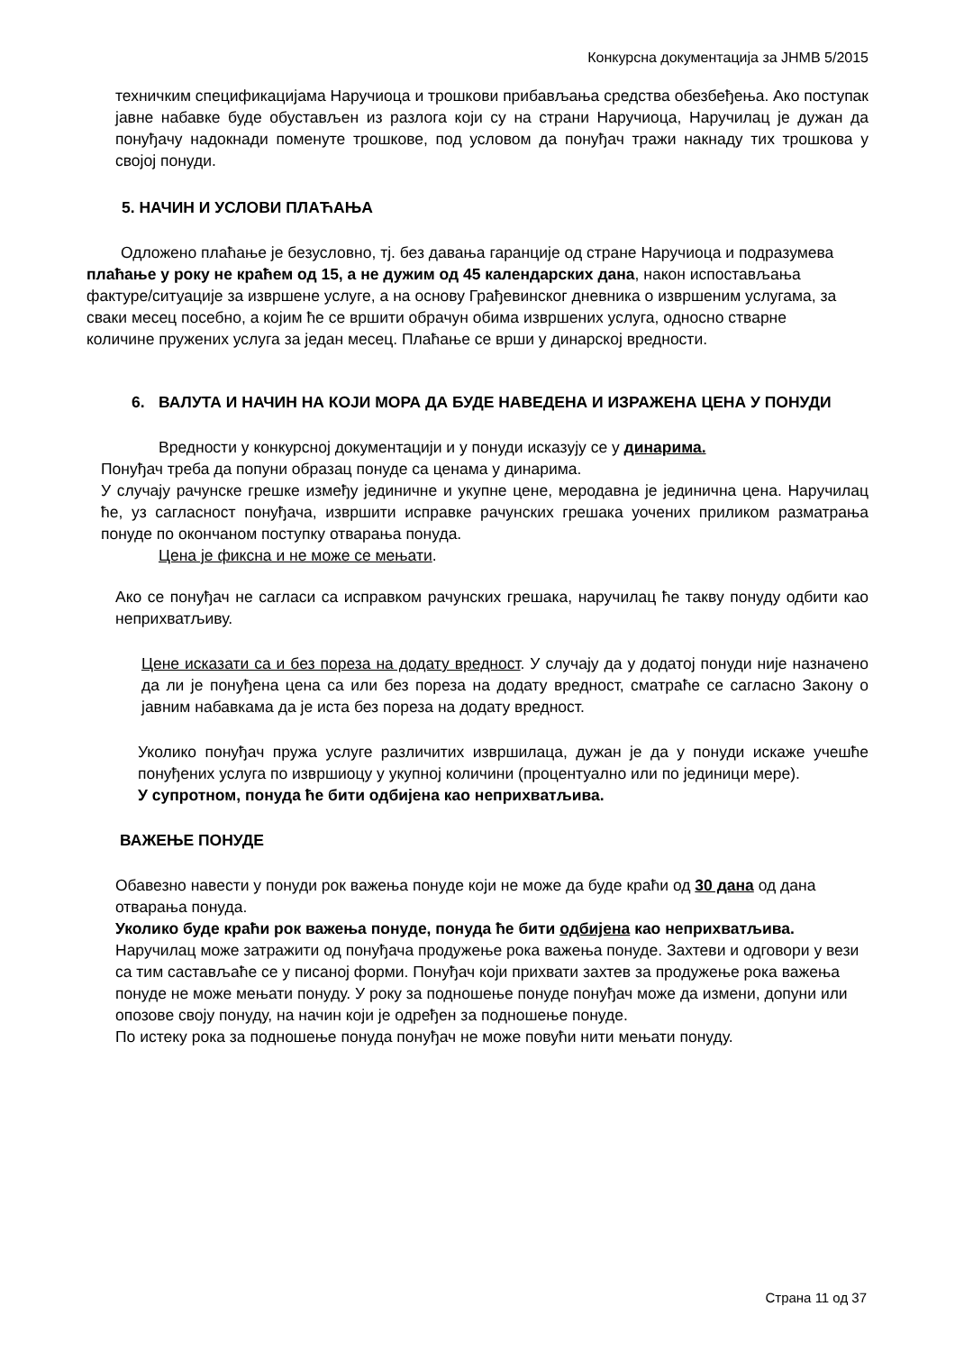Конкурсна документација за ЈНМВ 5/2015
техничким спецификацијама Наручиоца и трошкови прибављања средства обезбеђења. Ако поступак јавне набавке буде обустављен из разлога који су на страни Наручиоца, Наручилац је дужан да понуђачу надокнади поменуте трошкове, под условом да понуђач тражи накнаду тих трошкова у својој понуди.
5. НАЧИН И УСЛОВИ ПЛАЋАЊА
Одложено плаћање је безусловно, тј. без давања гаранције од стране Наручиоца и подразумева плаћање у року не краћем од 15, а не дужим од 45 календарских дана, након испостављања фактуре/ситуације за извршене услуге, а на основу Грађевинског дневника о извршеним услугама, за сваки месец посебно, а којим ће се вршити обрачун обима извршених услуга, односно стварне количине пружених услуга за један месец. Плаћање се врши у динарској вредности.
6. ВАЛУТА И НАЧИН НА КОЈИ МОРА ДА БУДЕ НАВЕДЕНА И ИЗРАЖЕНА ЦЕНА У ПОНУДИ
Вредности у конкурсној документацији и у понуди исказују се у динарима.
Понуђач треба да попуни образац понуде са ценама у динарима.
У случају рачунске грешке између јединичне и укупне цене, меродавна је јединична цена. Наручилац ће, уз сагласност понуђача, извршити исправке рачунских грешака уочених приликом разматрања понуде по окончаном поступку отварања понуда.
Цена је фиксна и не може се мењати.
Ако се понуђач не сагласи са исправком рачунских грешака, наручилац ће такву понуду одбити као неприхватљиву.
Цене исказати са и без пореза на додату вредност. У случају да у додатој понуди није назначено да ли је понуђена цена са или без пореза на додату вредност, сматраће се сагласно Закону о јавним набавкама да је иста без пореза на додату вредност.
Уколико понуђач пружа услуге различитих извршилаца, дужан је да у понуди искаже учешће понуђених услуга по извршиоцу у укупној количини (процентуално или по јединици мере).
У супротном, понуда ће бити одбијена као неприхватљива.
ВАЖЕЊЕ ПОНУДЕ
Обавезно навести у понуди рок важења понуде који не може да буде краћи од 30 дана од дана отварања понуда.
Уколико буде краћи рок важења понуде, понуда ће бити одбијена као неприхватљива.
Наручилац може затражити од понуђача продужење рока важења понуде. Захтеви и одговори у вези са тим састављаће се у писаној форми. Понуђач који прихвати захтев за продужење рока важења понуде не може мењати понуду. У року за подношење понуде понуђач може да измени, допуни или опозове своју понуду, на начин који је одређен за подношење понуде.
По истеку рока за подношење понуда понуђач не може повући нити мењати понуду.
Страна 11 од 37